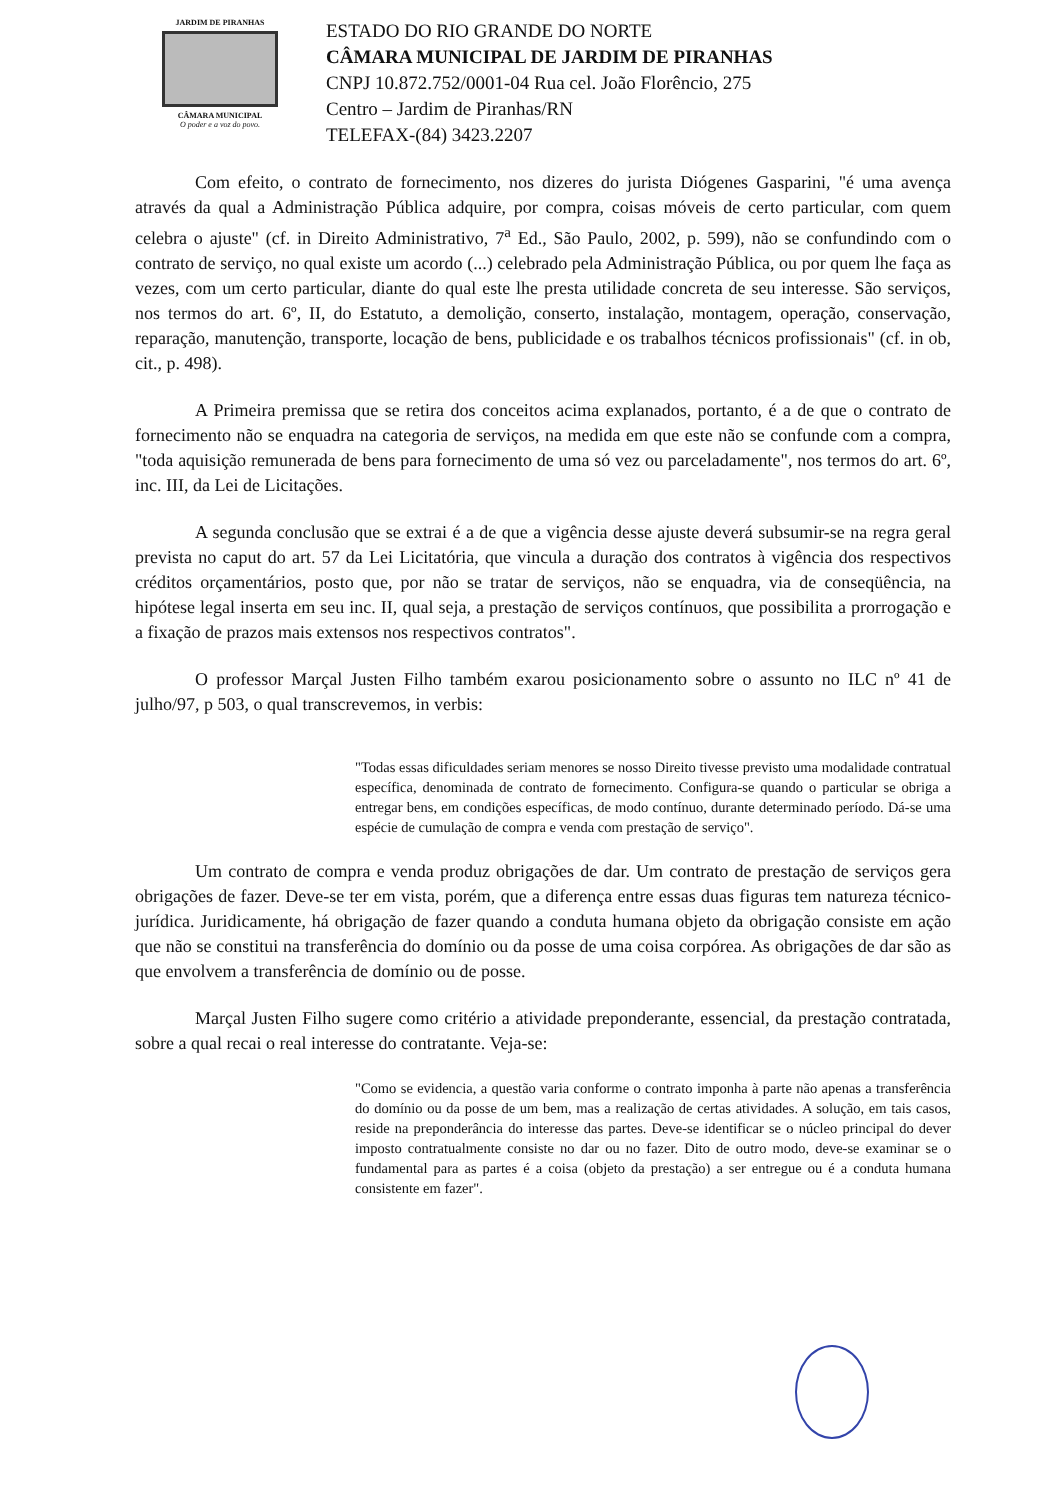JARDIM DE PIRANHAS
CÂMARA MUNICIPAL
O poder e a voz do povo.
ESTADO DO RIO GRANDE DO NORTE
CÂMARA MUNICIPAL DE JARDIM DE PIRANHAS
CNPJ 10.872.752/0001-04 Rua cel. João Florêncio, 275
Centro – Jardim de Piranhas/RN
TELEFAX-(84) 3423.2207
Com efeito, o contrato de fornecimento, nos dizeres do jurista Diógenes Gasparini, "é uma avença através da qual a Administração Pública adquire, por compra, coisas móveis de certo particular, com quem celebra o ajuste" (cf. in Direito Administrativo, 7<sup>a</sup> Ed., São Paulo, 2002, p. 599), não se confundindo com o contrato de serviço, no qual existe um acordo (...) celebrado pela Administração Pública, ou por quem lhe faça as vezes, com um certo particular, diante do qual este lhe presta utilidade concreta de seu interesse. São serviços, nos termos do art. 6º, II, do Estatuto, a demolição, conserto, instalação, montagem, operação, conservação, reparação, manutenção, transporte, locação de bens, publicidade e os trabalhos técnicos profissionais" (cf. in ob, cit., p. 498).
A Primeira premissa que se retira dos conceitos acima explanados, portanto, é a de que o contrato de fornecimento não se enquadra na categoria de serviços, na medida em que este não se confunde com a compra, "toda aquisição remunerada de bens para fornecimento de uma só vez ou parceladamente", nos termos do art. 6º, inc. III, da Lei de Licitações.
A segunda conclusão que se extrai é a de que a vigência desse ajuste deverá subsumir-se na regra geral prevista no caput do art. 57 da Lei Licitatória, que vincula a duração dos contratos à vigência dos respectivos créditos orçamentários, posto que, por não se tratar de serviços, não se enquadra, via de conseqüência, na hipótese legal inserta em seu inc. II, qual seja, a prestação de serviços contínuos, que possibilita a prorrogação e a fixação de prazos mais extensos nos respectivos contratos".
O professor Marçal Justen Filho também exarou posicionamento sobre o assunto no ILC nº 41 de julho/97, p 503, o qual transcrevemos, in verbis:
"Todas essas dificuldades seriam menores se nosso Direito tivesse previsto uma modalidade contratual específica, denominada de contrato de fornecimento. Configura-se quando o particular se obriga a entregar bens, em condições específicas, de modo contínuo, durante determinado período. Dá-se uma espécie de cumulação de compra e venda com prestação de serviço".
Um contrato de compra e venda produz obrigações de dar. Um contrato de prestação de serviços gera obrigações de fazer. Deve-se ter em vista, porém, que a diferença entre essas duas figuras tem natureza técnico-jurídica. Juridicamente, há obrigação de fazer quando a conduta humana objeto da obrigação consiste em ação que não se constitui na transferência do domínio ou da posse de uma coisa corpórea. As obrigações de dar são as que envolvem a transferência de domínio ou de posse.
Marçal Justen Filho sugere como critério a atividade preponderante, essencial, da prestação contratada, sobre a qual recai o real interesse do contratante. Veja-se:
"Como se evidencia, a questão varia conforme o contrato imponha à parte não apenas a transferência do domínio ou da posse de um bem, mas a realização de certas atividades. A solução, em tais casos, reside na preponderância do interesse das partes. Deve-se identificar se o núcleo principal do dever imposto contratualmente consiste no dar ou no fazer. Dito de outro modo, deve-se examinar se o fundamental para as partes é a coisa (objeto da prestação) a ser entregue ou é a conduta humana consistente em fazer".